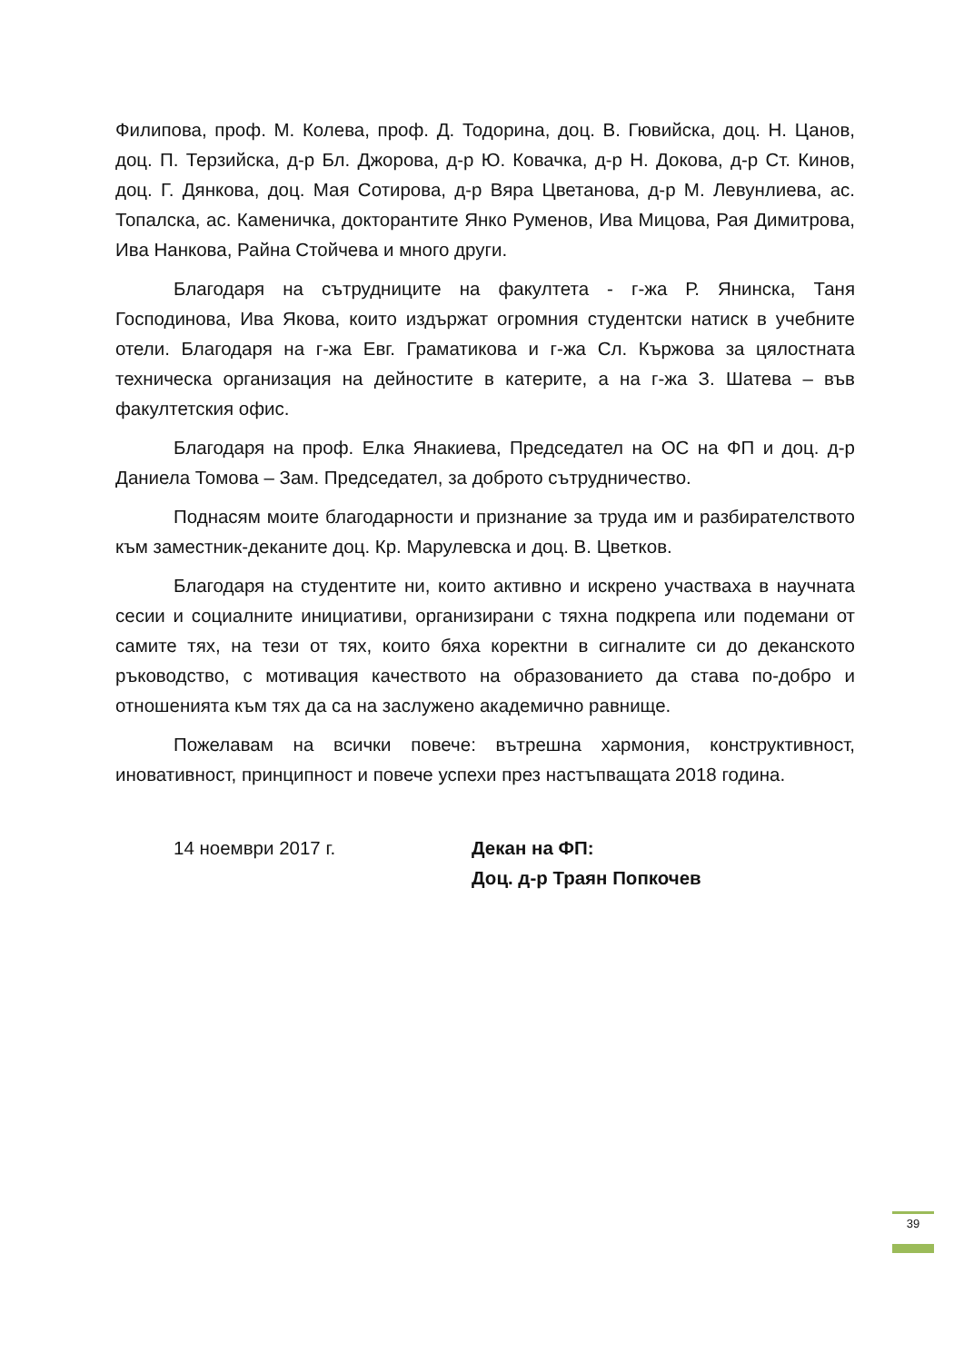Филипова, проф. М. Колева, проф. Д. Тодорина, доц. В. Гювийска, доц. Н. Цанов, доц. П. Терзийска, д-р Бл. Джорова, д-р Ю. Ковачка, д-р Н. Докова, д-р Ст. Кинов, доц. Г. Дянкова, доц. Мая Сотирова, д-р Вяра Цветанова, д-р М. Левунлиева, ас. Топалска, ас. Каменичка, докторантите Янко Руменов, Ива Мицова, Рая Димитрова, Ива Нанкова, Райна Стойчева и много други.
Благодаря на сътрудниците на факултета - г-жа Р. Янинска, Таня Господинова, Ива Якова, които издържат огромния студентски натиск в учебните отели. Благодаря на г-жа Евг. Граматикова и г-жа Сл. Кържова за цялостната техническа организация на дейностите в катерите, а на г-жа З. Шатева – във факултетския офис.
Благодаря на проф. Елка Янакиева, Председател на ОС на ФП и доц. д-р Даниела Томова – Зам. Председател, за доброто сътрудничество.
Поднасям моите благодарности и признание за труда им и разбирателството към заместник-деканите доц. Кр. Марулевска и доц. В. Цветков.
Благодаря на студентите ни, които активно и искрено участваха в научната сесии и социалните инициативи, организирани с тяхна подкрепа или подемани от самите тях, на тези от тях, които бяха коректни в сигналите си до деканското ръководство, с мотивация качеството на образованието да става по-добро и отношенията към тях да са на заслужено академично равнище.
Пожелавам на всички повече: вътрешна хармония, конструктивност, иновативност, принципност и повече успехи през настъпващата 2018 година.
14 ноември 2017 г. Декан на ФП:
Доц. д-р Траян Попкочев
39